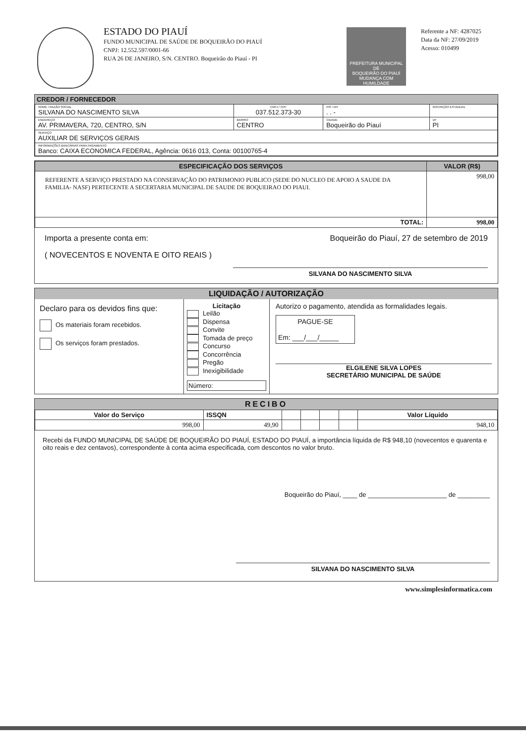ESTADO DO PIAUÍ
FUNDO MUNICIPAL DE SAÚDE DE BOQUEIRÃO DO PIAUÍ
CNPJ: 12.552.597/0001-66
RUA 26 DE JANEIRO, S/N. CENTRO. Boqueirão do Piauí - PI
PREFEITURA MUNICIPAL DE
BOQUEIRÃO DO PIAUÍ
MUDANÇA COM HUMILDADE
Referente a NF: 4287025
Data da NF: 27/09/2019
Acesso: 010499
CREDOR / FORNECEDOR
| NOME / RAZÃO SOCIAL SILVANA DO NASCIMENTO SILVA | CNPJ / CPF 037.512.373-30 | | PIS / NIT . . - | INSCRIÇÃO ESTADUAL | |
| ENDEREÇO AV. PRIMAVERA, 720, CENTRO, S/N | BAIRRO CENTRO | CIDADE Boqueirão do Piauí | | | UF PI |
| SERVIÇO AUXILIAR DE SERVIÇOS GERAIS | | | | | |
| INFORMAÇÕES BANCÁRIAS PARA PAGAMENTO Banco: CAIXA ECONOMICA FEDERAL, Agência: 0616 013, Conta: 00100765-4 | | | | | |
| ESPECIFICAÇÃO DOS SERVIÇOS | VALOR (R$) |
| --- | --- |
| REFERENTE A SERVIÇO PRESTADO NA CONSERVAÇÃO DO PATRIMONIO PUBLICO (SEDE DO NUCLEO DE APOIO A SAUDE DA FAMILIA- NASF) PERTECENTE A SECERTARIA MUNICIPAL DE SAUDE DE BOQUEIRAO DO PIAUI. | 998,00 |
| TOTAL: | 998,00 |
Importa a presente conta em: Boqueirão do Piauí, 27 de setembro de 2019
( NOVECENTOS E NOVENTA E OITO REAIS )
SILVANA DO NASCIMENTO SILVA
LIQUIDAÇÃO / AUTORIZAÇÃO
Declaro para os devidos fins que:
Os materiais foram recebidos.
Os serviços foram prestados.
Licitação
Leilão
Dispensa
Convite
Tomada de preço
Concurso
Concorrência
Pregão
Inexigibilidade
Número:
Autorizo o pagamento, atendida as formalidades legais.
PAGUE-SE
Em: ___/___/_____
ELGILENE SILVA LOPES
SECRETÁRIO MUNICIPAL DE SAÚDE
RECIBO
| Valor do Serviço | ISSQN | | | | | Valor Líquido |
| --- | --- | --- | --- | --- | --- | --- |
| 998,00 | 49,90 | | | | | 948,10 |
Recebi da FUNDO MUNICIPAL DE SAÚDE DE BOQUEIRÃO DO PIAUÍ, ESTADO DO PIAUÍ, a importância líquida de R$ 948,10 (novecentos e quarenta e oito reais e dez centavos), correspondente à conta acima especificada, com descontos no valor bruto.
Boqueirão do Piauí, ____ de ______________________ de _________
SILVANA DO NASCIMENTO SILVA
www.simplesinformatica.com